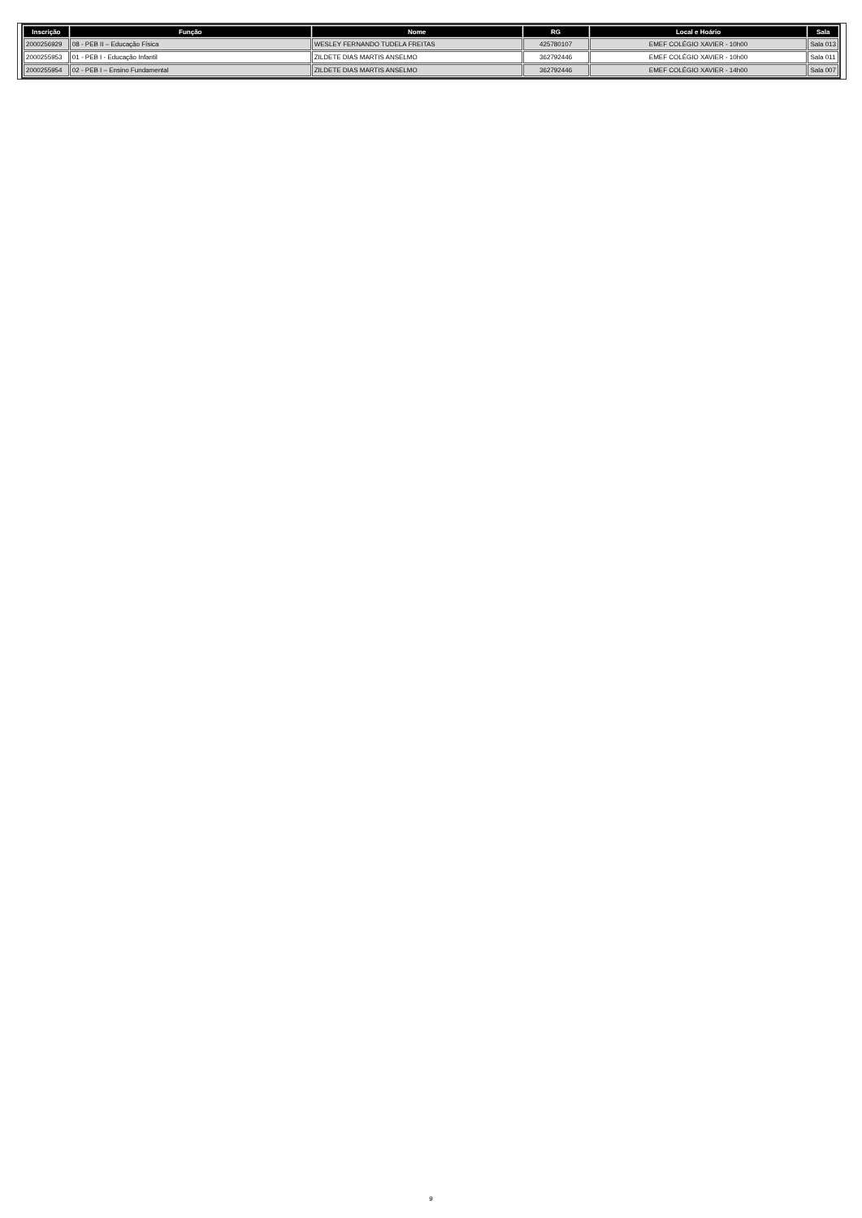| Inscrição | Função | Nome | RG | Local e Hoário | Sala |
| --- | --- | --- | --- | --- | --- |
| 2000256929 | 08 - PEB II – Educação Física | WESLEY FERNANDO TUDELA FREITAS | 425780107 | EMEF COLÉGIO XAVIER - 10h00 | Sala 013 |
| 2000255953 | 01 - PEB I - Educação Infantil | ZILDETE DIAS MARTIS ANSELMO | 362792446 | EMEF COLÉGIO XAVIER - 10h00 | Sala 011 |
| 2000255954 | 02 - PEB I – Ensino Fundamental | ZILDETE DIAS MARTIS ANSELMO | 362792446 | EMEF COLÉGIO XAVIER - 14h00 | Sala 007 |
9